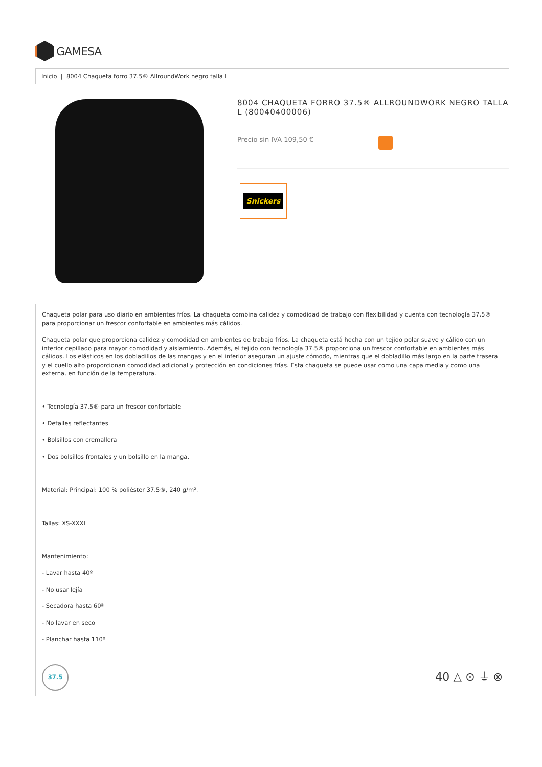GAMESA
Inicio | 8004 Chaqueta forro 37.5® AllroundWork negro talla L
8004 CHAQUETA FORRO 37.5® ALLROUNDWORK NEGRO TALLA L (80040400006)
Precio sin IVA 109,50 €
Snickers
Chaqueta polar para uso diario en ambientes fríos. La chaqueta combina calidez y comodidad de trabajo con flexibilidad y cuenta con tecnología 37.5® para proporcionar un frescor confortable en ambientes más cálidos.
Chaqueta polar que proporciona calidez y comodidad en ambientes de trabajo fríos. La chaqueta está hecha con un tejido polar suave y cálido con un interior cepillado para mayor comodidad y aislamiento. Además, el tejido con tecnología 37.5® proporciona un frescor confortable en ambientes más cálidos. Los elásticos en los dobladillos de las mangas y en el inferior aseguran un ajuste cómodo, mientras que el dobladillo más largo en la parte trasera y el cuello alto proporcionan comodidad adicional y protección en condiciones frías. Esta chaqueta se puede usar como una capa media y como una externa, en función de la temperatura.
• Tecnología 37.5® para un frescor confortable
• Detalles reflectantes
• Bolsillos con cremallera
• Dos bolsillos frontales y un bolsillo en la manga.
Material: Principal: 100 % poliéster 37.5®, 240 g/m².
Tallas: XS-XXXL
Mantenimiento:
- Lavar hasta 40º
- No usar lejía
- Secadora hasta 60ª
- No lavar en seco
- Planchar hasta 110º
37.5
40 △ ⊙ ⏚ ⊗